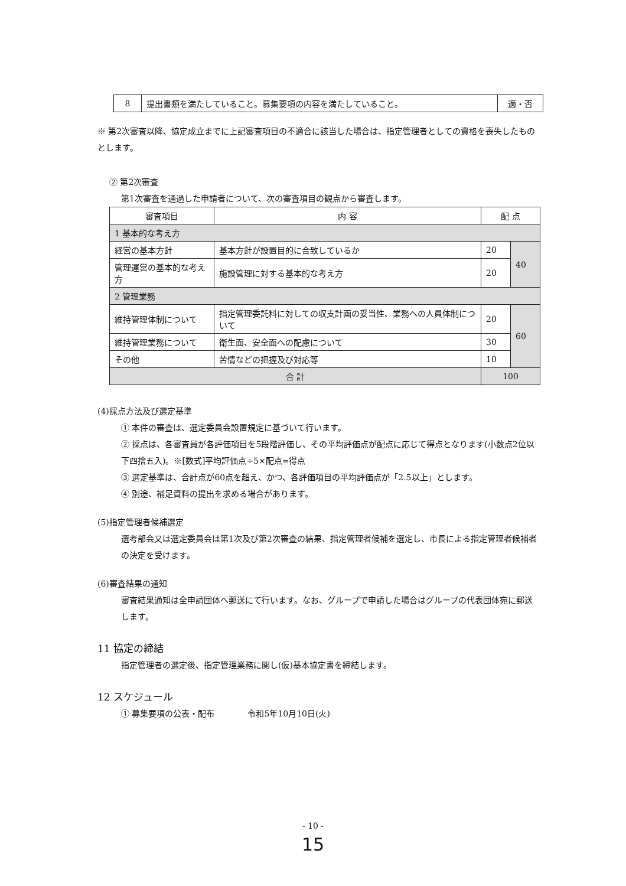| 8 | 提出書類を満たしていること。募集要項の内容を満たしていること。 | 適・否 |
※ 第2次審査以降、協定成立までに上記審査項目の不適合に該当した場合は、指定管理者としての資格を喪失したものとします。
② 第2次審査
第1次審査を通過した申請者について、次の審査項目の観点から審査します。
| 審査項目 | 内 容 | 配 点 | |
| --- | --- | --- | --- |
| 1 基本的な考え方 | | | |
| 経営の基本方針 | 基本方針が設置目的に合致しているか | 20 | 40 |
| 管理運営の基本的な考え方 | 施設管理に対する基本的な考え方 | 20 | |
| 2 管理業務 | | | |
| 維持管理体制について | 指定管理委託料に対しての収支計画の妥当性、業務への人員体制について | 20 | 60 |
| 維持管理業務について | 衛生面、安全面への配慮について | 30 | |
| その他 | 苦情などの把握及び対応等 | 10 | |
| 合 計 | | 100 | |
(4)採点方法及び選定基準
① 本件の審査は、選定委員会設置規定に基づいて行います。
② 採点は、各審査員が各評価項目を5段階評価し、その平均評価点が配点に応じて得点となります(小数点2位以下四捨五入)。※[数式]平均評価点÷5×配点=得点
③ 選定基準は、合計点が60点を超え、かつ、各評価項目の平均評価点が「2.5以上」とします。
④ 別途、補足資料の提出を求める場合があります。
(5)指定管理者候補選定
選考部会又は選定委員会は第1次及び第2次審査の結果、指定管理者候補を選定し、市長による指定管理者候補者の決定を受けます。
(6)審査結果の通知
審査結果通知は全申請団体へ郵送にて行います。なお、グループで申請した場合はグループの代表団体宛に郵送します。
11 協定の締結
指定管理者の選定後、指定管理業務に関し(仮)基本協定書を締結します。
12 スケジュール
① 募集要項の公表・配布　　　　令和5年10月10日(火)
- 10 -
15